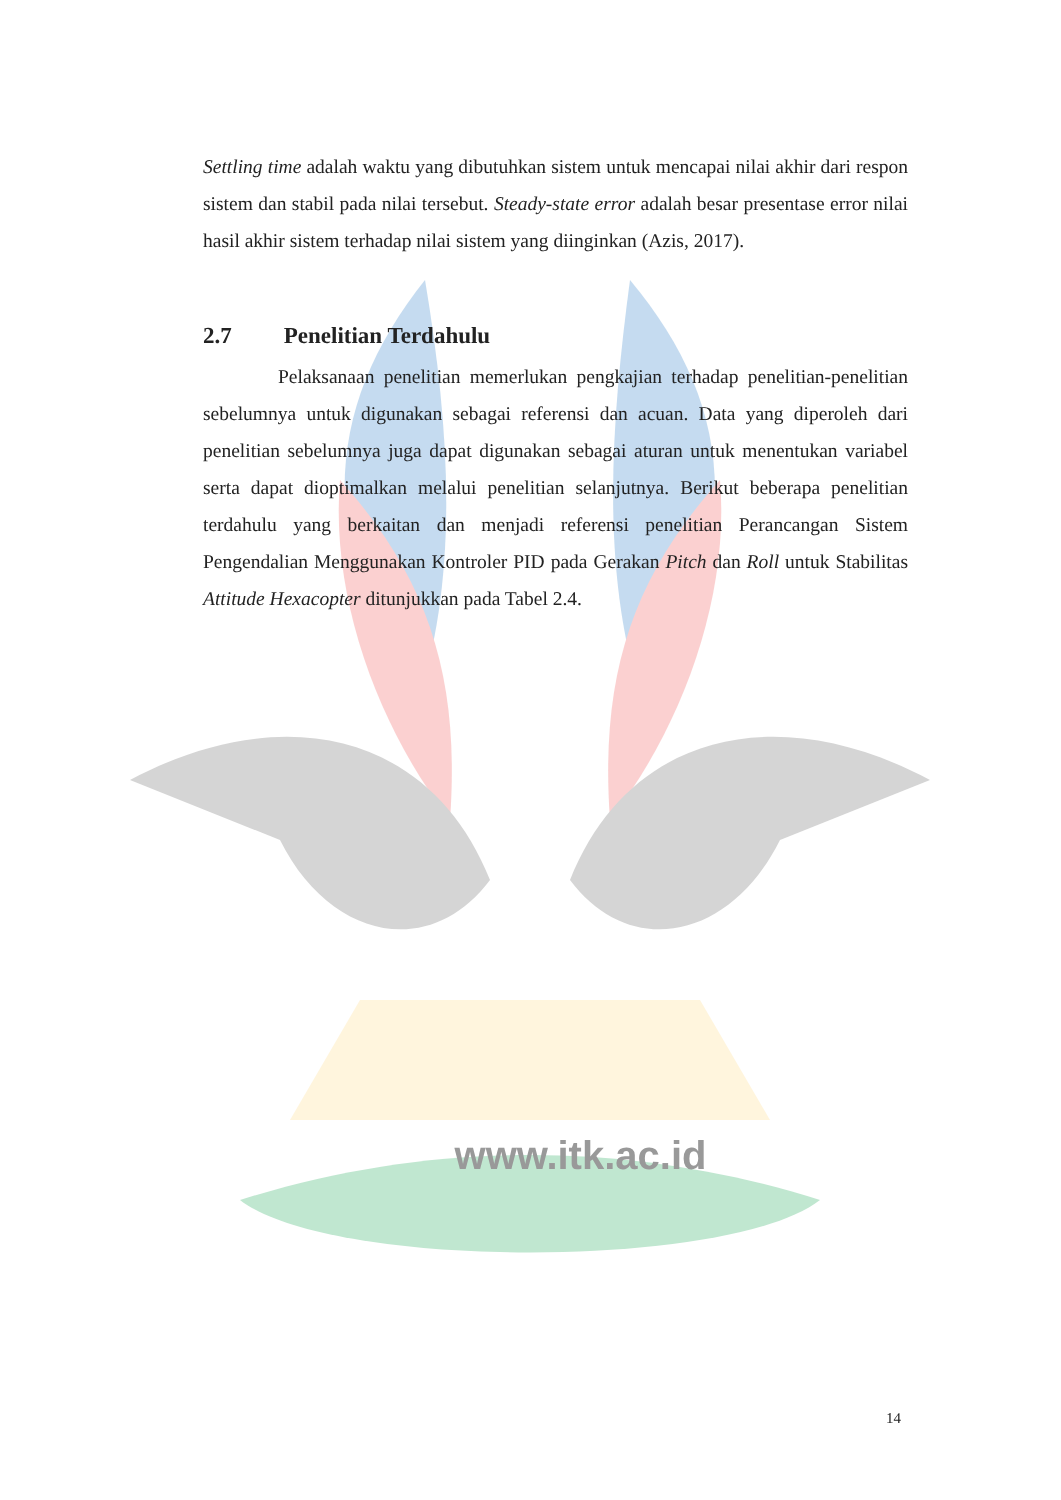Settling time adalah waktu yang dibutuhkan sistem untuk mencapai nilai akhir dari respon sistem dan stabil pada nilai tersebut. Steady-state error adalah besar presentase error nilai hasil akhir sistem terhadap nilai sistem yang diinginkan (Azis, 2017).
2.7 Penelitian Terdahulu
Pelaksanaan penelitian memerlukan pengkajian terhadap penelitian-penelitian sebelumnya untuk digunakan sebagai referensi dan acuan. Data yang diperoleh dari penelitian sebelumnya juga dapat digunakan sebagai aturan untuk menentukan variabel serta dapat dioptimalkan melalui penelitian selanjutnya. Berikut beberapa penelitian terdahulu yang berkaitan dan menjadi referensi penelitian Perancangan Sistem Pengendalian Menggunakan Kontroler PID pada Gerakan Pitch dan Roll untuk Stabilitas Attitude Hexacopter ditunjukkan pada Tabel 2.4.
www.itk.ac.id
14